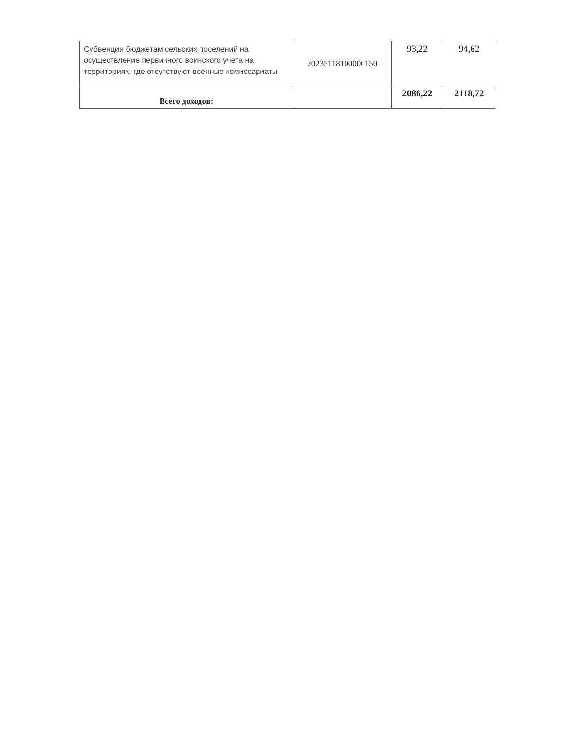| Субвенции бюджетам сельских поселений на осуществление первичного воинского учета на территориях, где отсутствуют военные комиссариаты | 20235118100000150 | 93,22 | 94,62 |
| Всего доходов: | | 2086,22 | 2118,72 |